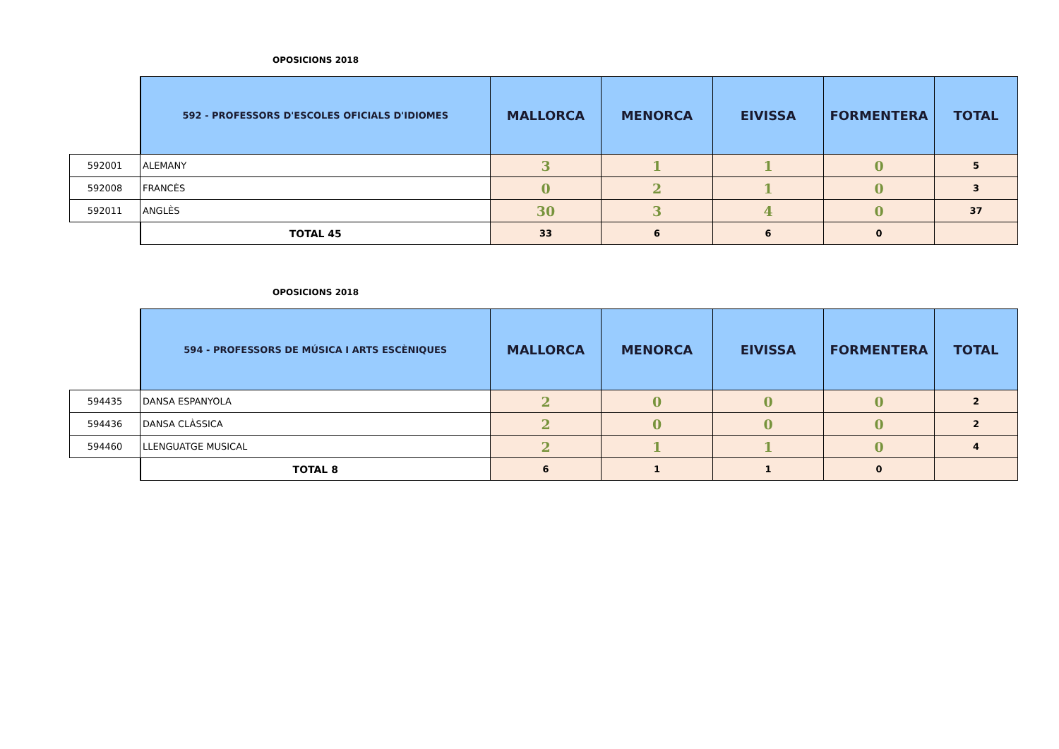OPOSICIONS 2018
| | 592 - PROFESSORS D'ESCOLES OFICIALS D'IDIOMES | MALLORCA | MENORCA | EIVISSA | FORMENTERA | TOTAL |
| 592001 | ALEMANY | 3 | 1 | 1 | 0 | 5 |
| 592008 | FRANCÈS | 0 | 2 | 1 | 0 | 3 |
| 592011 | ANGLÈS | 30 | 3 | 4 | 0 | 37 |
| | TOTAL 45 | 33 | 6 | 6 | 0 | |
OPOSICIONS 2018
| | 594 - PROFESSORS DE MÚSICA I ARTS ESCÈNIQUES | MALLORCA | MENORCA | EIVISSA | FORMENTERA | TOTAL |
| 594435 | DANSA ESPANYOLA | 2 | 0 | 0 | 0 | 2 |
| 594436 | DANSA CLÀSSICA | 2 | 0 | 0 | 0 | 2 |
| 594460 | LLENGUATGE MUSICAL | 2 | 1 | 1 | 0 | 4 |
| | TOTAL 8 | 6 | 1 | 1 | 0 | |